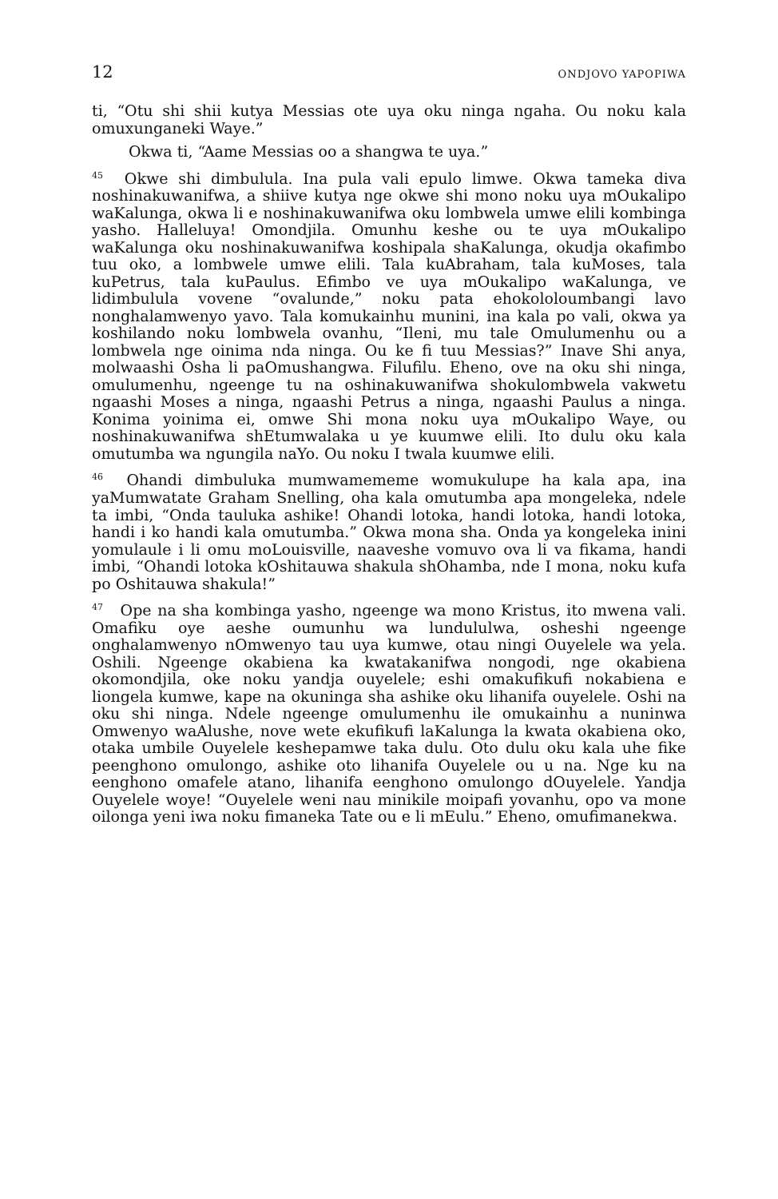12 ONDJOVO YAPOPIWA
ti, “Otu shi shii kutya Messias ote uya oku ninga ngaha. Ou noku kala omuxunganeki Waye.”
Okwa ti, “Aame Messias oo a shangwa te uya.”
<sup>45</sup> Okwe shi dimbulula. Ina pula vali epulo limwe. Okwa tameka diva noshinakuwanifwa, a shiive kutya nge okwe shi mono noku uya mOukalipo waKalunga, okwa li e noshinakuwanifwa oku lombwela umwe elili kombinga yasho. Halleluya! Omondjila. Omunhu keshe ou te uya mOukalipo waKalunga oku noshinakuwanifwa koshipala shaKalunga, okudja okafimbo tuu oko, a lombwele umwe elili. Tala kuAbraham, tala kuMoses, tala kuPetrus, tala kuPaulus. Efimbo ve uya mOukalipo waKalunga, ve lidimbulula vovene “ovalunde,” noku pata ehokololoumbangi lavo nonghalamwenyo yavo. Tala komukainhu munini, ina kala po vali, okwa ya koshilando noku lombwela ovanhu, “Ileni, mu tale Omulumenhu ou a lombwela nge oinima nda ninga. Ou ke fi tuu Messias?” Inave Shi anya, molwaashi Osha li paOmushangwa. Filufilu. Eheno, ove na oku shi ninga, omulumenhu, ngeenge tu na oshinakuwanifwa shokulombwela vakwetu ngaashi Moses a ninga, ngaashi Petrus a ninga, ngaashi Paulus a ninga. Konima yoinima ei, omwe Shi mona noku uya mOukalipo Waye, ou noshinakuwanifwa shEtumwalaka u ye kuumwe elili. Ito dulu oku kala omutumba wa ngungila naYo. Ou noku I twala kuumwe elili.
<sup>46</sup> Ohandi dimbuluka mumwamememe womukulupe ha kala apa, ina yaMumwatate Graham Snelling, oha kala omutumba apa mongeleka, ndele ta imbi, “Onda tauluka ashike! Ohandi lotoka, handi lotoka, handi lotoka, handi i ko handi kala omutumba.” Okwa mona sha. Onda ya kongeleka inini yomulaule i li omu moLouisville, naaveshe vomuvo ova li va fikama, handi imbi, “Ohandi lotoka kOshitauwa shakula shOhamba, nde I mona, noku kufa po Oshitauwa shakula!”
<sup>47</sup> Ope na sha kombinga yasho, ngeenge wa mono Kristus, ito mwena vali. Omafiku oye aeshe oumunhu wa lundululwa, osheshi ngeenge onghalamwenyo nOmwenyo tau uya kumwe, otau ningi Ouyelele wa yela. Oshili. Ngeenge okabiena ka kwatakanifwa nongodi, nge okabiena okomondjila, oke noku yandja ouyelele; eshi omakufikufi nokabiena e liongela kumwe, kape na okuninga sha ashike oku lihanifa ouyelele. Oshi na oku shi ninga. Ndele ngeenge omulumenhu ile omukainhu a nuninwa Omwenyo waAlushe, nove wete ekufikufi laKalunga la kwata okabiena oko, otaka umbile Ouyelele keshepamwe taka dulu. Oto dulu oku kala uhe fike peenghono omulongo, ashike oto lihanifa Ouyelele ou u na. Nge ku na eenghono omafele atano, lihanifa eenghono omulongo dOuyelele. Yandja Ouyelele woye! “Ouyelele weni nau minikile moipafi yovanhu, opo va mone oilonga yeni iwa noku fimaneka Tate ou e li mEulu.” Eheno, omufimanekwa.